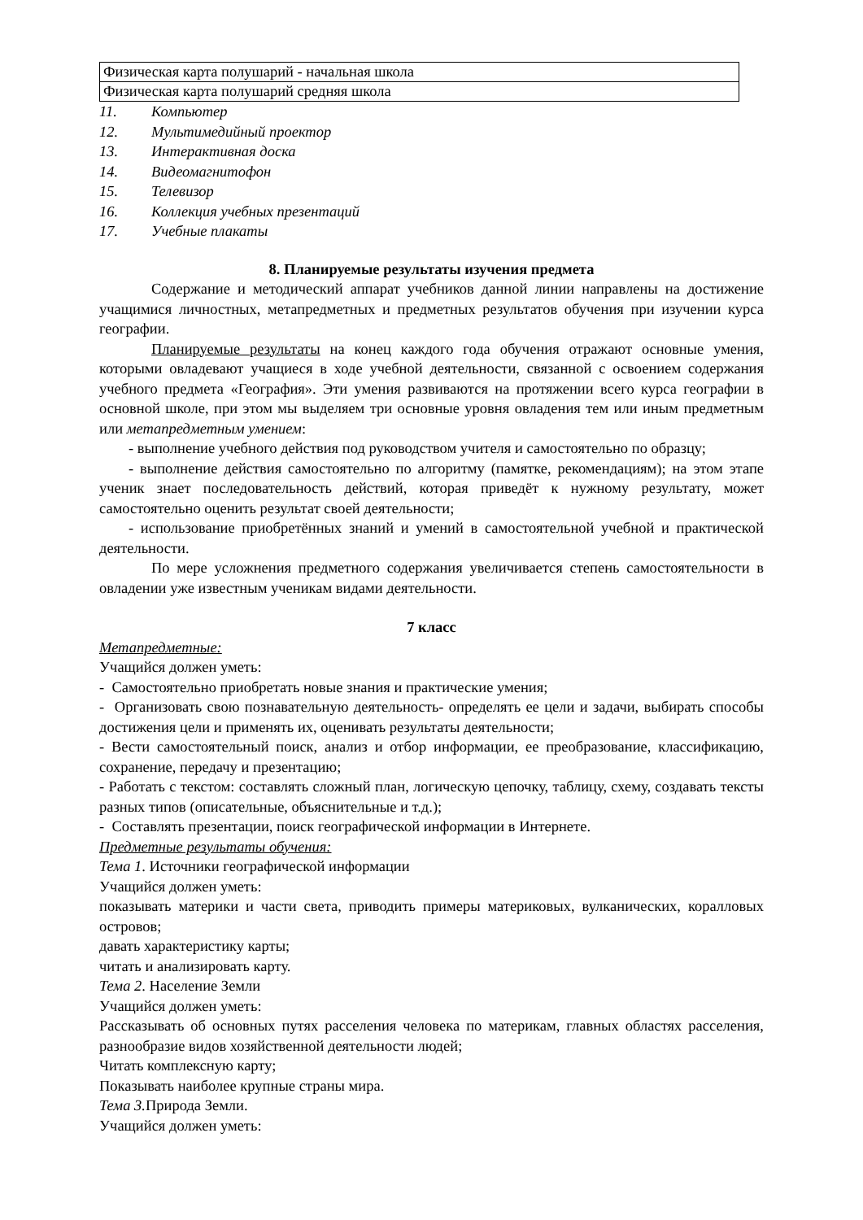| Физическая карта полушарий - начальная школа |
| Физическая карта полушарий средняя школа |
11. Компьютер
12. Мультимедийный проектор
13. Интерактивная доска
14. Видеомагнитофон
15. Телевизор
16. Коллекция учебных презентаций
17. Учебные плакаты
8. Планируемые результаты изучения предмета
Содержание и методический аппарат учебников данной линии направлены на достижение учащимися личностных, метапредметных и предметных результатов обучения при изучении курса географии.
Планируемые результаты на конец каждого года обучения отражают основные умения, которыми овладевают учащиеся в ходе учебной деятельности, связанной с освоением содержания учебного предмета «География». Эти умения развиваются на протяжении всего курса географии в основной школе, при этом мы выделяем три основные уровня овладения тем или иным предметным или метапредметным умением:
- выполнение учебного действия под руководством учителя и самостоятельно по образцу;
- выполнение действия самостоятельно по алгоритму (памятке, рекомендациям); на этом этапе ученик знает последовательность действий, которая приведёт к нужному результату, может самостоятельно оценить результат своей деятельности;
- использование приобретённых знаний и умений в самостоятельной учебной и практической деятельности.
По мере усложнения предметного содержания увеличивается степень самостоятельности в овладении уже известным ученикам видами деятельности.
7 класс
Метапредметные:
Учащийся должен уметь:
- Самостоятельно приобретать новые знания и практические умения;
- Организовать свою познавательную деятельность- определять ее цели и задачи, выбирать способы достижения цели и применять их, оценивать результаты деятельности;
- Вести самостоятельный поиск, анализ и отбор информации, ее преобразование, классификацию, сохранение, передачу и презентацию;
- Работать с текстом: составлять сложный план, логическую цепочку, таблицу, схему, создавать тексты разных типов (описательные, объяснительные и т.д.);
- Составлять презентации, поиск географической информации в Интернете.
Предметные результаты обучения:
Тема 1. Источники географической информации
Учащийся должен уметь:
показывать материки и части света, приводить примеры материковых, вулканических, коралловых островов;
давать характеристику карты;
читать и анализировать карту.
Тема 2. Население Земли
Учащийся должен уметь:
Рассказывать об основных путях расселения человека по материкам, главных областях расселения, разнообразие видов хозяйственной деятельности людей;
Читать комплексную карту;
Показывать наиболее крупные страны мира.
Тема 3. Природа Земли.
Учащийся должен уметь: